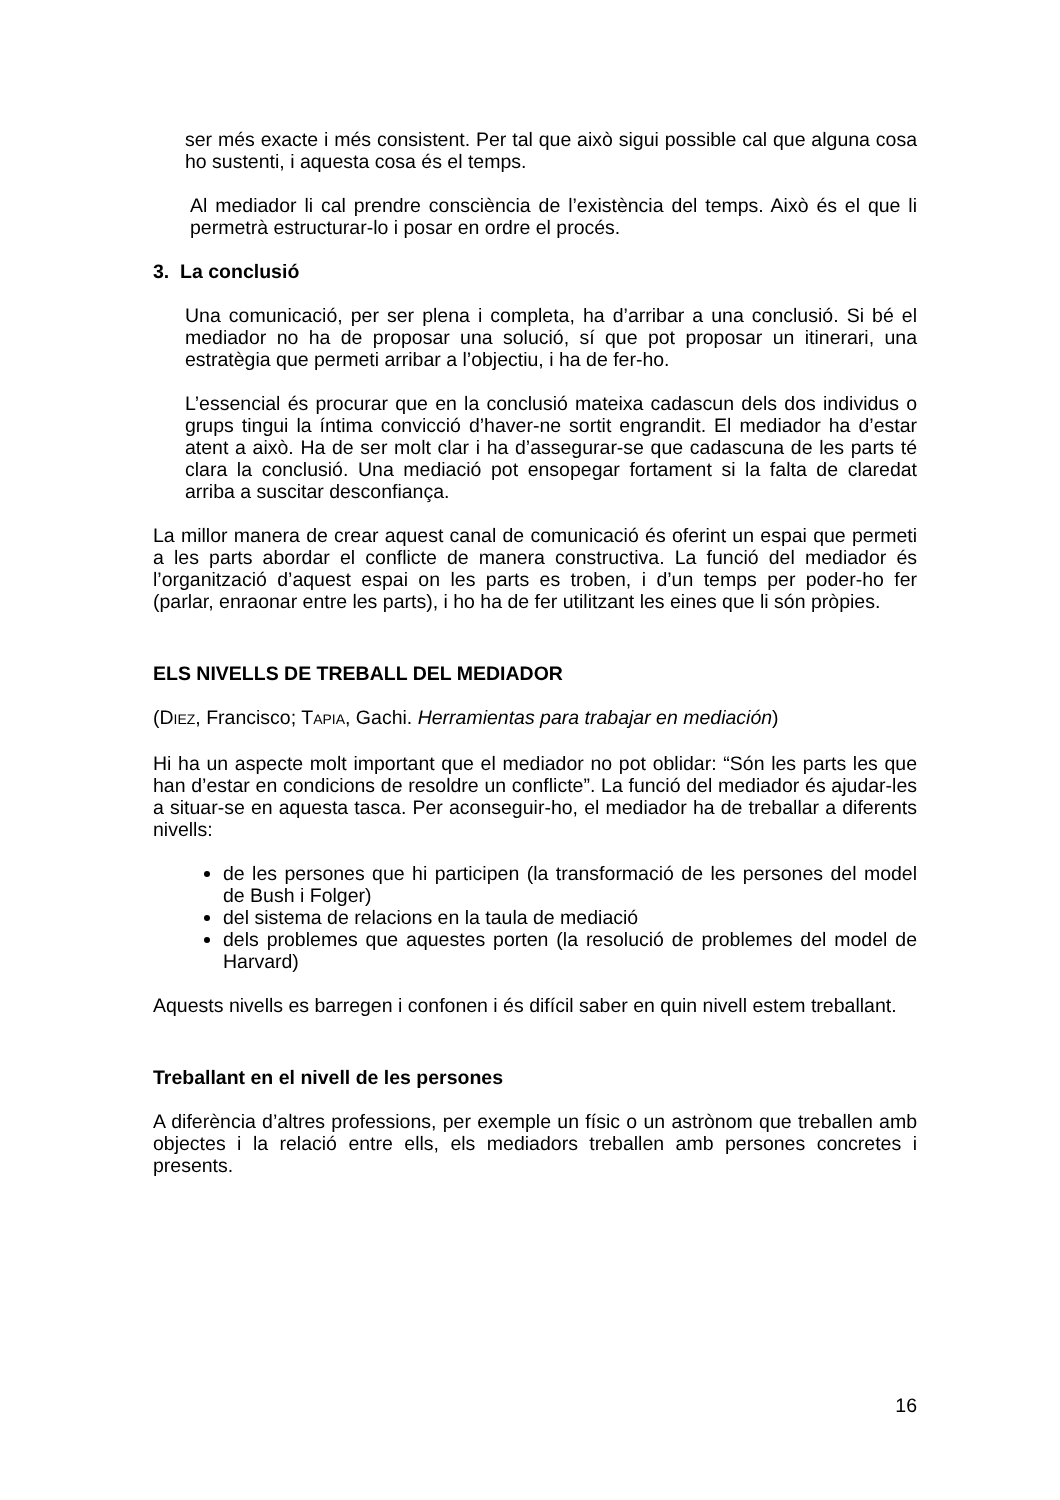ser més exacte i més consistent. Per tal que això sigui possible cal que alguna cosa ho sustenti, i aquesta cosa és el temps.
Al mediador li cal prendre consciència de l’existència del temps. Això és el que li permetrà estructurar-lo i posar en ordre el procés.
3. La conclusió
Una comunicació, per ser plena i completa, ha d’arribar a una conclusió. Si bé el mediador no ha de proposar una solució, sí que pot proposar un itinerari, una estratègia que permeti arribar a l’objectiu, i ha de fer-ho.
L’essencial és procurar que en la conclusió mateixa cadascun dels dos individus o grups tingui la íntima convicció d’haver-ne sortit engrandit. El mediador ha d’estar atent a això. Ha de ser molt clar i ha d’assegurar-se que cadascuna de les parts té clara la conclusió. Una mediació pot ensopegar fortament si la falta de claredat arriba a suscitar desconfiança.
La millor manera de crear aquest canal de comunicació és oferint un espai que permeti a les parts abordar el conflicte de manera constructiva. La funció del mediador és l’organització d’aquest espai on les parts es troben, i d’un temps per poder-ho fer (parlar, enraonar entre les parts), i ho ha de fer utilitzant les eines que li són pròpies.
ELS NIVELLS DE TREBALL DEL MEDIADOR
(DIEZ, Francisco; TAPIA, Gachi. Herramientas para trabajar en mediación)
Hi ha un aspecte molt important que el mediador no pot oblidar: “Són les parts les que han d’estar en condicions de resoldre un conflicte”. La funció del mediador és ajudar-les a situar-se en aquesta tasca. Per aconseguir-ho, el mediador ha de treballar a diferents nivells:
de les persones que hi participen (la transformació de les persones del model de Bush i Folger)
del sistema de relacions en la taula de mediació
dels problemes que aquestes porten (la resolució de problemes del model de Harvard)
Aquests nivells es barregen i confonen i és difícil saber en quin nivell estem treballant.
Treballant en el nivell de les persones
A diferència d’altres professions, per exemple un físic o un astrònom que treballen amb objectes i la relació entre ells, els mediadors treballen amb persones concretes i presents.
16